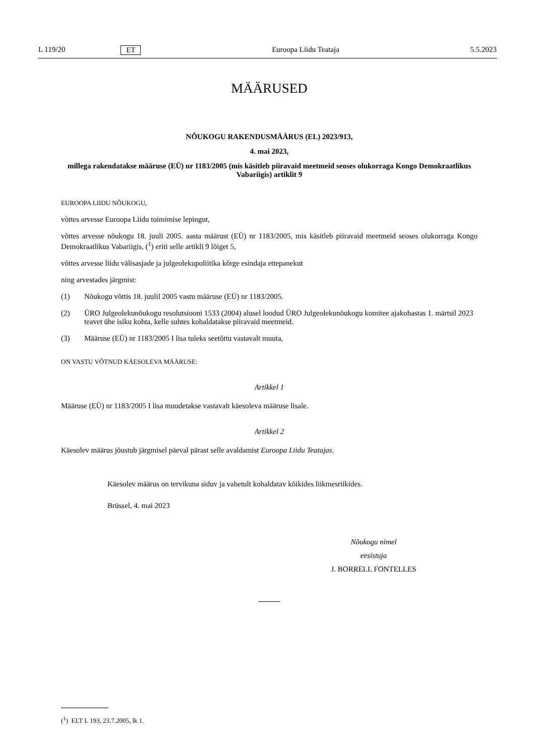L 119/20 ET Euroopa Liidu Teataja 5.5.2023
MÄÄRUSED
NÕUKOGU RAKENDUSMÄÄRUS (EL) 2023/913,
4. mai 2023,
millega rakendatakse määruse (EÜ) nr 1183/2005 (mis käsitleb piiravaid meetmeid seoses olukorraga Kongo Demokraatlikus Vabariigis) artiklit 9
EUROOPA LIIDU NÕUKOGU,
võttes arvesse Euroopa Liidu toimimise lepingut,
võttes arvesse nõukogu 18. juuli 2005. aasta määrust (EÜ) nr 1183/2005, mis käsitleb piiravaid meetmeid seoses olukorraga Kongo Demokraatlikus Vabariigis, (<sup>1</sup>) eriti selle artikli 9 lõiget 5,
võttes arvesse liidu välisasjade ja julgeolekupoliitika kõrge esindaja ettepanekut
ning arvestades järgmist:
(1) Nõukogu võttis 18. juulil 2005 vastu määruse (EÜ) nr 1183/2005.
(2) ÜRO Julgeolekunõukogu resolutsiooni 1533 (2004) alusel loodud ÜRO Julgeolekunõukogu komitee ajakohastas 1. märtsil 2023 teavet ühe isiku kohta, kelle suhtes kohaldatakse piiravaid meetmeid.
(3) Määruse (EÜ) nr 1183/2005 I lisa tuleks seetõttu vastavalt muuta,
ON VASTU VÕTNUD KÄESOLEVA MÄÄRUSE:
Artikkel 1
Määruse (EÜ) nr 1183/2005 I lisa muudetakse vastavalt käesoleva määruse lisale.
Artikkel 2
Käesolev määrus jõustub järgmisel päeval pärast selle avaldamist Euroopa Liidu Teatajas.
Käesolev määrus on tervikuna siduv ja vahetult kohaldatav kõikides liikmesriikides.
Brüssel, 4. mai 2023
Nõukogu nimel
eesistuja
J. BORRELL FONTELLES
(<sup>1</sup>) ELT L 193, 23.7.2005, lk 1.